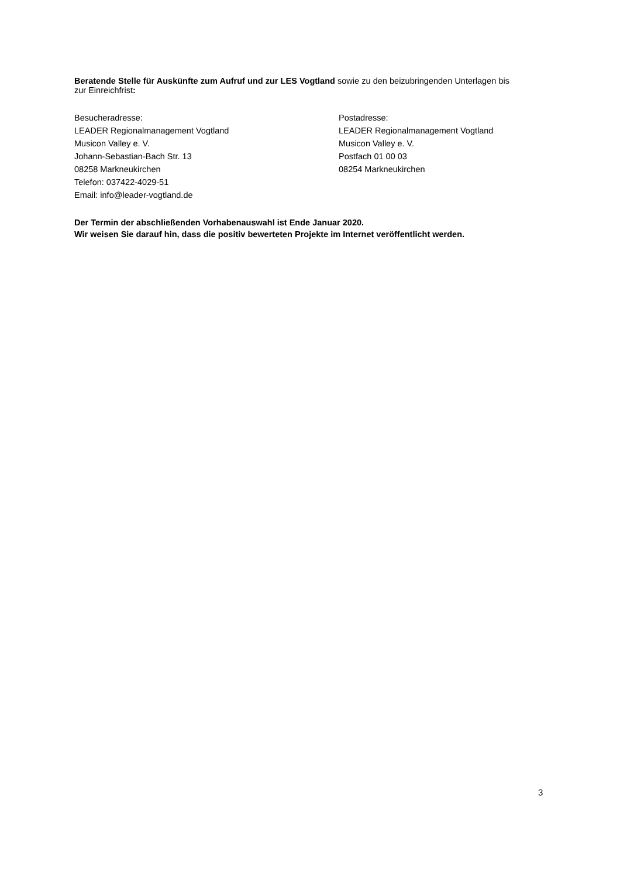Beratende Stelle für Auskünfte zum Aufruf und zur LES Vogtland sowie zu den beizubringenden Unterlagen bis zur Einreichfrist:
Besucheradresse:
LEADER Regionalmanagement Vogtland
Musicon Valley e. V.
Johann-Sebastian-Bach Str. 13
08258 Markneukirchen
Telefon: 037422-4029-51
Email: info@leader-vogtland.de
Postadresse:
LEADER Regionalmanagement Vogtland
Musicon Valley e. V.
Postfach 01 00 03
08254 Markneukirchen
Der Termin der abschließenden Vorhabenauswahl ist Ende Januar 2020.
Wir weisen Sie darauf hin, dass die positiv bewerteten Projekte im Internet veröffentlicht werden.
3